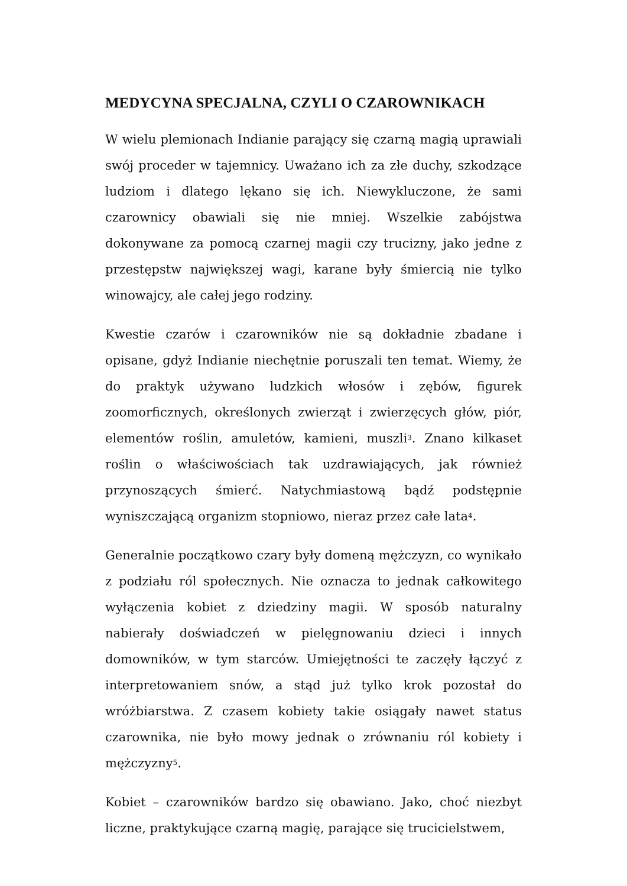MEDYCYNA SPECJALNA, CZYLI O CZAROWNIKACH
W wielu plemionach Indianie parający się czarną magią uprawiali swój proceder w tajemnicy. Uważano ich za złe duchy, szkodzące ludziom i dlatego lękano się ich. Niewykluczone, że sami czarownicy obawiali się nie mniej. Wszelkie zabójstwa dokonywane za pomocą czarnej magii czy trucizny, jako jedne z przestępstw największej wagi, karane były śmiercią nie tylko winowajcy, ale całej jego rodziny.
Kwestie czarów i czarowników nie są dokładnie zbadane i opisane, gdyż Indianie niechętnie poruszali ten temat. Wiemy, że do praktyk używano ludzkich włosów i zębów, figurek zoomorficznych, określonych zwierząt i zwierzęcych głów, piór, elementów roślin, amuletów, kamieni, muszli<sup>3</sup>. Znano kilkaset roślin o właściwościach tak uzdrawiających, jak również przynoszących śmierć. Natychmiastową bądź podstępnie wyniszczającą organizm stopniowo, nieraz przez całe lata<sup>4</sup>.
Generalnie początkowo czary były domeną mężczyzn, co wynikało z podziału ról społecznych. Nie oznacza to jednak całkowitego wyłączenia kobiet z dziedziny magii. W sposób naturalny nabierały doświadczeń w pielęgnowaniu dzieci i innych domowników, w tym starców. Umiejętności te zaczęły łączyć z interpretowaniem snów, a stąd już tylko krok pozostał do wróżbiarstwa. Z czasem kobiety takie osiągały nawet status czarownika, nie było mowy jednak o zrównaniu ról kobiety i mężczyzny<sup>5</sup>.
Kobiet – czarowników bardzo się obawiano. Jako, choć niezbyt liczne, praktykujące czarną magię, parające się trucicielstwem,